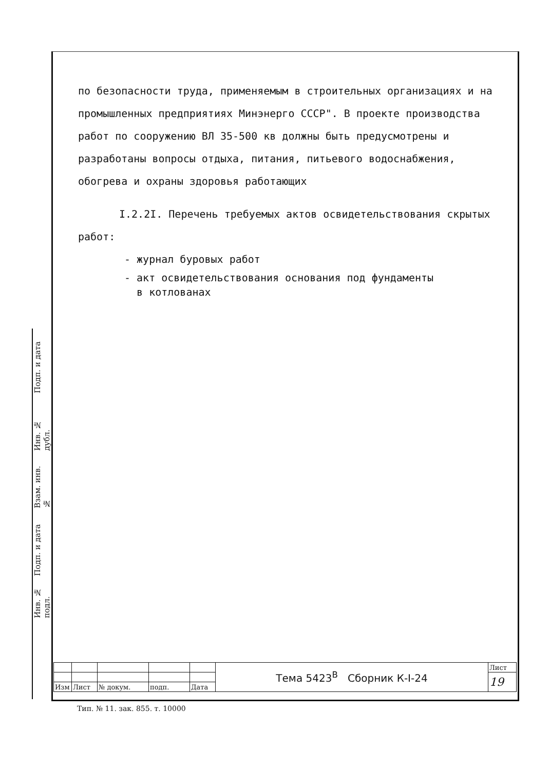Подп. и дата
Инв. № дубл.
Взам. инв. №
Подп. и дата
Инв. № подл.
по безопасности труда, применяемым в строительных организациях и на промышленных предприятиях Минэнерго СССР". В проекте производства работ по сооружению ВЛ 35-500 кв должны быть предусмотрены и разработаны вопросы отдыха, питания, питьевого водоснабжения, обогрева и охраны здоровья работающих
I.2.2I. Перечень требуемых актов освидетельствования скрытых работ:
- журнал буровых работ
- акт освидетельствования основания под фундаменты
в котлованах
| | | | | | Тема 5423<sup>В</sup> Сборник К-I-24 | Лист |
| | | | | | | 19 |
| Изм | Лист | № докум. | подп. | Дата | | |
Тип. № 11. зак. 855. т. 10000